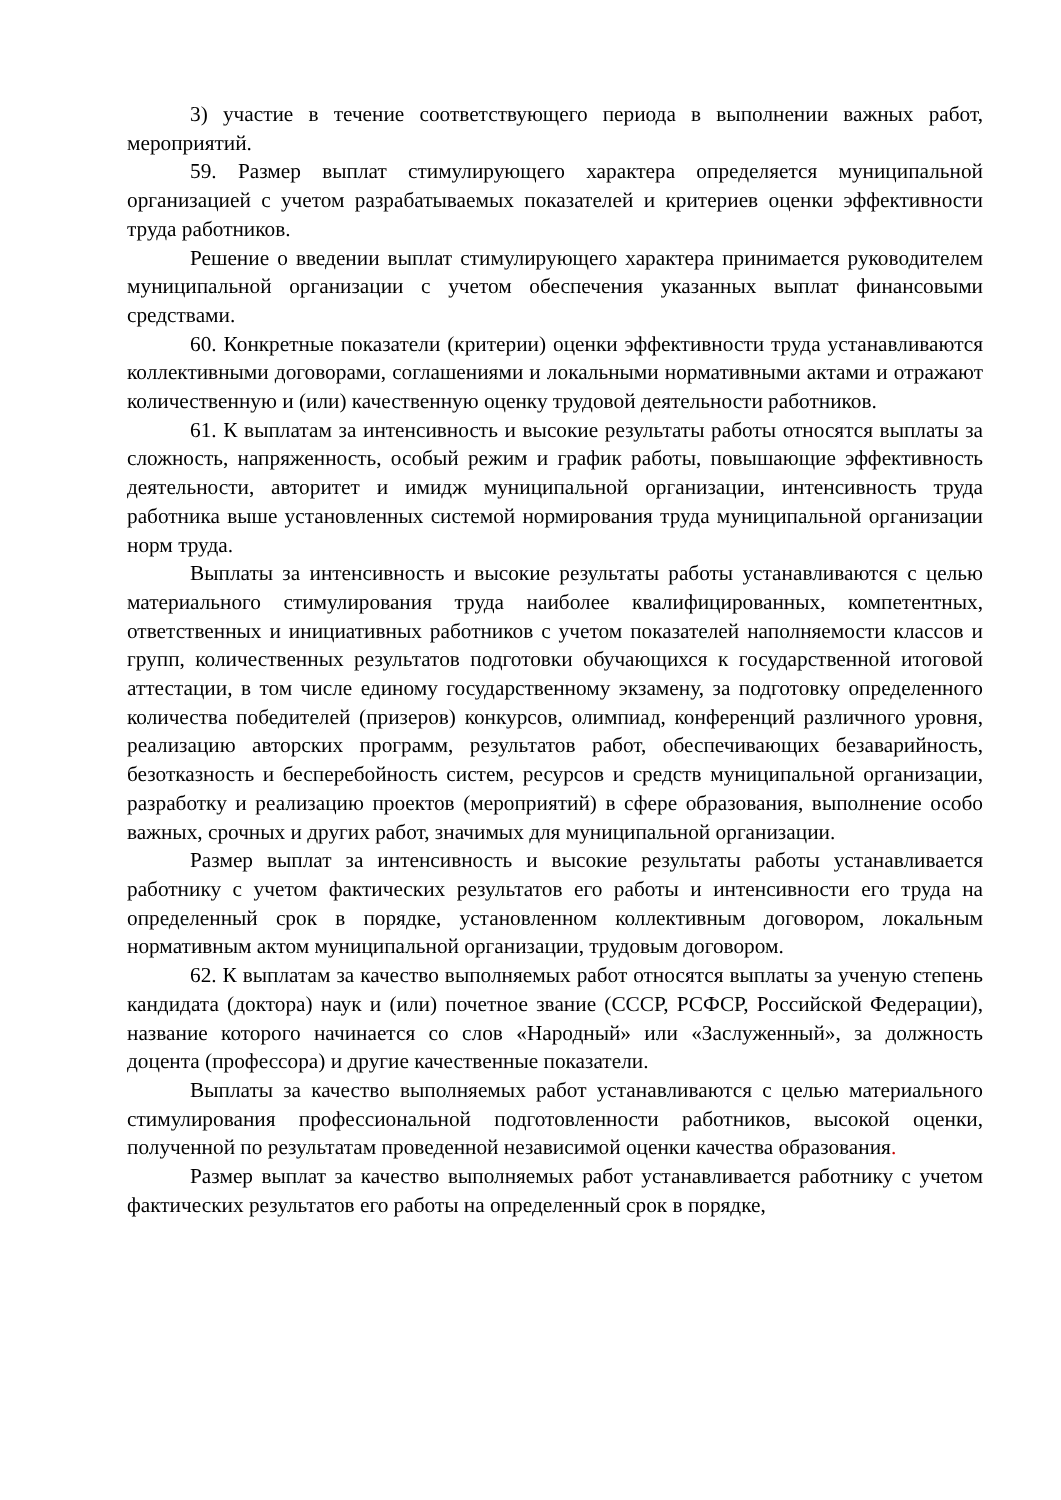3) участие в течение соответствующего периода в выполнении важных работ, мероприятий.
59. Размер выплат стимулирующего характера определяется муниципальной организацией с учетом разрабатываемых показателей и критериев оценки эффективности труда работников.
Решение о введении выплат стимулирующего характера принимается руководителем муниципальной организации с учетом обеспечения указанных выплат финансовыми средствами.
60. Конкретные показатели (критерии) оценки эффективности труда устанавливаются коллективными договорами, соглашениями и локальными нормативными актами и отражают количественную и (или) качественную оценку трудовой деятельности работников.
61. К выплатам за интенсивность и высокие результаты работы относятся выплаты за сложность, напряженность, особый режим и график работы, повышающие эффективность деятельности, авторитет и имидж муниципальной организации, интенсивность труда работника выше установленных системой нормирования труда муниципальной организации норм труда.
Выплаты за интенсивность и высокие результаты работы устанавливаются с целью материального стимулирования труда наиболее квалифицированных, компетентных, ответственных и инициативных работников с учетом показателей наполняемости классов и групп, количественных результатов подготовки обучающихся к государственной итоговой аттестации, в том числе единому государственному экзамену, за подготовку определенного количества победителей (призеров) конкурсов, олимпиад, конференций различного уровня, реализацию авторских программ, результатов работ, обеспечивающих безаварийность, безотказность и бесперебойность систем, ресурсов и средств муниципальной организации, разработку и реализацию проектов (мероприятий) в сфере образования, выполнение особо важных, срочных и других работ, значимых для муниципальной организации.
Размер выплат за интенсивность и высокие результаты работы устанавливается работнику с учетом фактических результатов его работы и интенсивности его труда на определенный срок в порядке, установленном коллективным договором, локальным нормативным актом муниципальной организации, трудовым договором.
62. К выплатам за качество выполняемых работ относятся выплаты за ученую степень кандидата (доктора) наук и (или) почетное звание (СССР, РСФСР, Российской Федерации), название которого начинается со слов «Народный» или «Заслуженный», за должность доцента (профессора) и другие качественные показатели.
Выплаты за качество выполняемых работ устанавливаются с целью материального стимулирования профессиональной подготовленности работников, высокой оценки, полученной по результатам проведенной независимой оценки качества образования.
Размер выплат за качество выполняемых работ устанавливается работнику с учетом фактических результатов его работы на определенный срок в порядке,